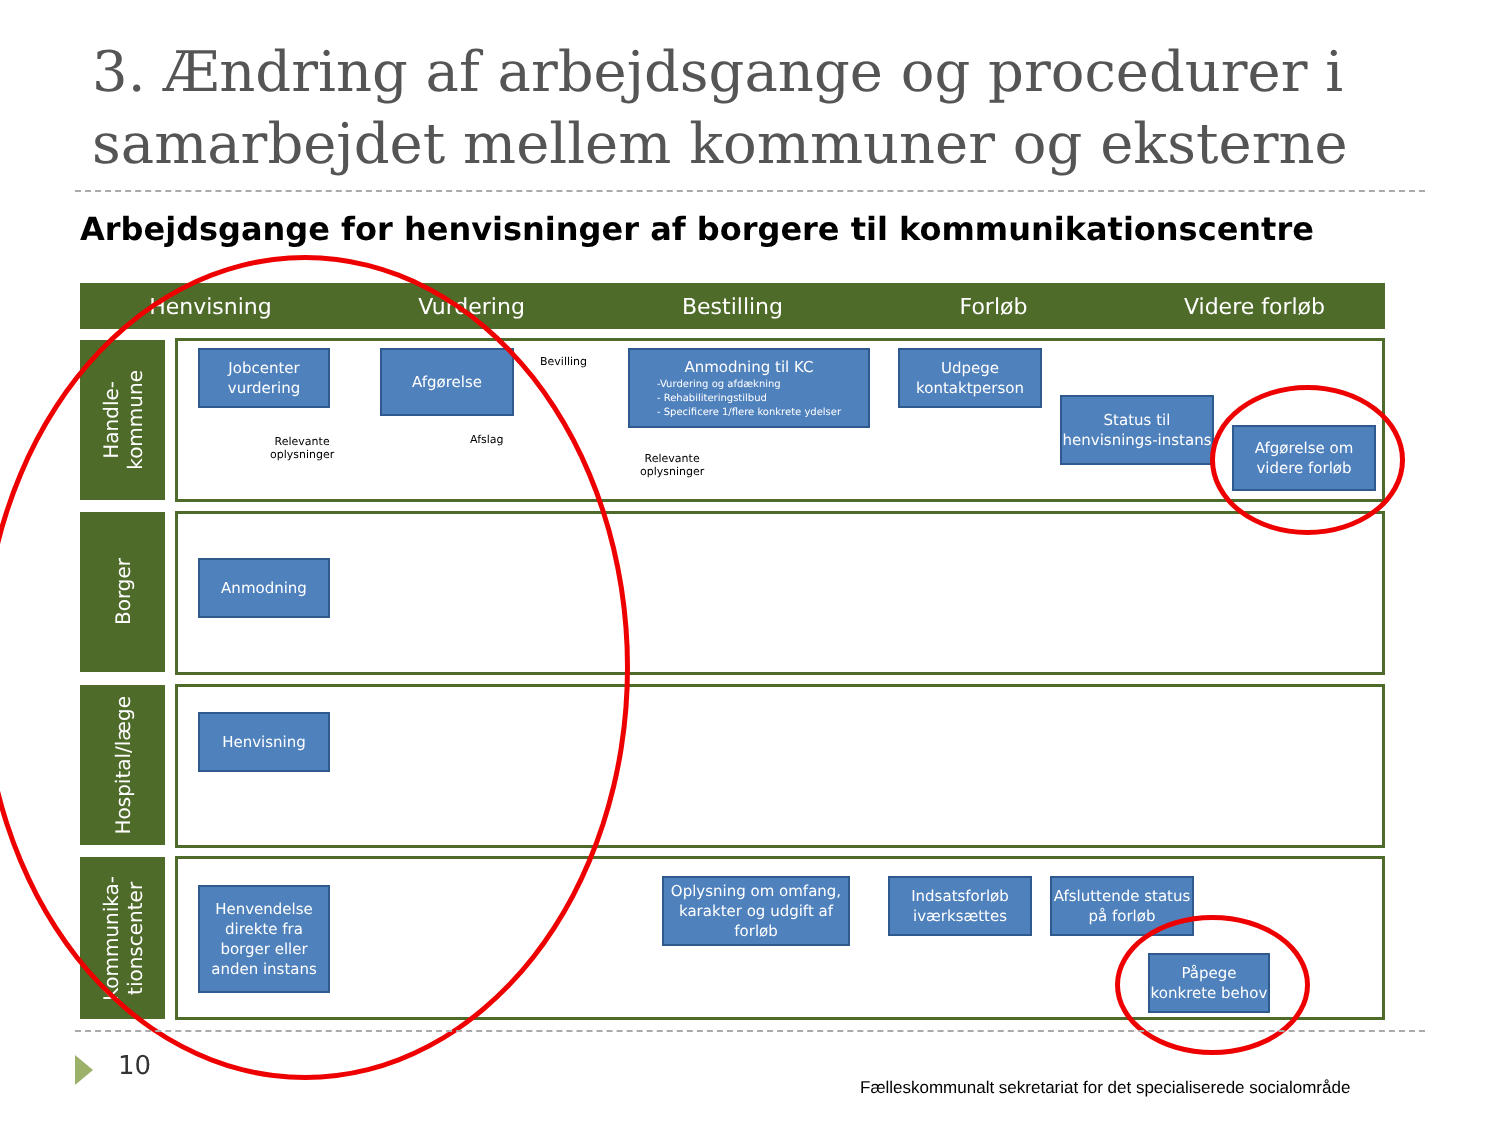3. Ændring af arbejdsgange og procedurer i samarbejdet mellem kommuner og eksterne
Arbejdsgange for henvisninger af borgere til kommunikationscentre
Henvisning Vurdering Bestilling Forløb Videre forløb
Handle-
kommune
Borger
Hospital/læge
Kommunika-
tionscenter
Jobcenter vurdering
Afgørelse Bevilling
Relevante
oplysninger
Afslag
Anmodning til KC
-Vurdering og afdækning
- Rehabiliteringstilbud
- Specificere 1/flere konkrete ydelser
Relevante
oplysninger
Udpege kontaktperson
Status til henvisnings-instans
Afgørelse om videre forløb
Anmodning
Henvisning
Henvendelse direkte fra borger eller anden instans
Oplysning om omfang, karakter og udgift af forløb
Indsatsforløb iværksættes
Afsluttende status på forløb
Påpege konkrete behov
10
Fælleskommunalt sekretariat for det specialiserede socialområde